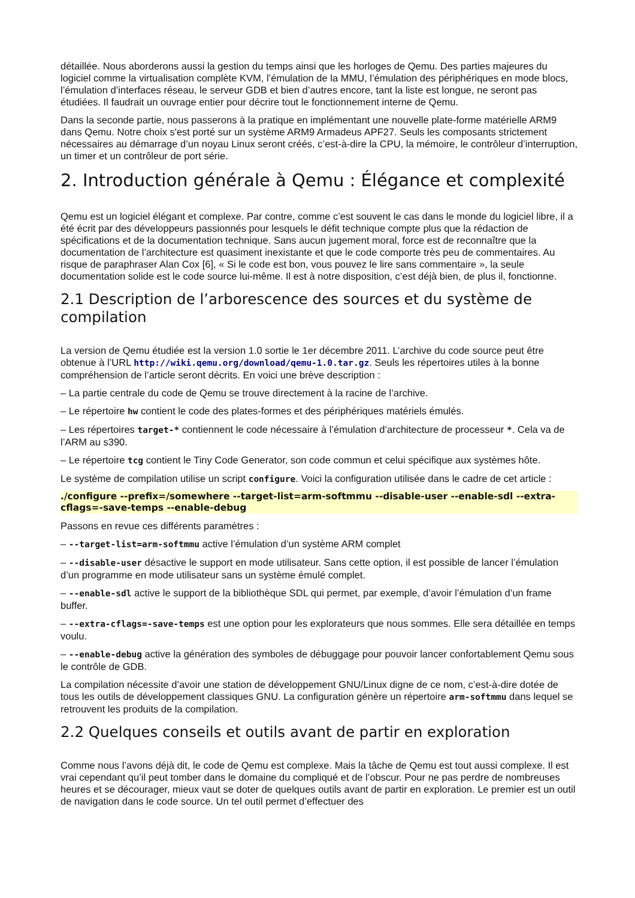détaillée. Nous aborderons aussi la gestion du temps ainsi que les horloges de Qemu. Des parties majeures du logiciel comme la virtualisation complète KVM, l’émulation de la MMU, l’émulation des périphériques en mode blocs, l’émulation d’interfaces réseau, le serveur GDB et bien d’autres encore, tant la liste est longue, ne seront pas étudiées. Il faudrait un ouvrage entier pour décrire tout le fonctionnement interne de Qemu.
Dans la seconde partie, nous passerons à la pratique en implémentant une nouvelle plate-forme matérielle ARM9 dans Qemu. Notre choix s'est porté sur un système ARM9 Armadeus APF27. Seuls les composants strictement nécessaires au démarrage d’un noyau Linux seront créés, c’est-à-dire la CPU, la mémoire, le contrôleur d’interruption, un timer et un contrôleur de port série.
2. Introduction générale à Qemu : Élégance et complexité
Qemu est un logiciel élégant et complexe. Par contre, comme c’est souvent le cas dans le monde du logiciel libre, il a été écrit par des développeurs passionnés pour lesquels le défit technique compte plus que la rédaction de spécifications et de la documentation technique. Sans aucun jugement moral, force est de reconnaître que la documentation de l’architecture est quasiment inexistante et que le code comporte très peu de commentaires. Au risque de paraphraser Alan Cox [6], « Si le code est bon, vous pouvez le lire sans commentaire », la seule documentation solide est le code source lui-même. Il est à notre disposition, c’est déjà bien, de plus il, fonctionne.
2.1 Description de l’arborescence des sources et du système de compilation
La version de Qemu étudiée est la version 1.0 sortie le 1er décembre 2011. L’archive du code source peut être obtenue à l’URL http://wiki.qemu.org/download/qemu-1.0.tar.gz. Seuls les répertoires utiles à la bonne compréhension de l’article seront décrits. En voici une brève description :
– La partie centrale du code de Qemu se trouve directement à la racine de l’archive.
– Le répertoire hw contient le code des plates-formes et des périphériques matériels émulés.
– Les répertoires target-* contiennent le code nécessaire à l’émulation d’architecture de processeur *. Cela va de l’ARM au s390.
– Le répertoire tcg contient le Tiny Code Generator, son code commun et celui spécifique aux systèmes hôte.
Le système de compilation utilise un script configure. Voici la configuration utilisée dans le cadre de cet article :
./configure --prefix=/somewhere --target-list=arm-softmmu --disable-user --enable-sdl --extra-cflags=-save-temps --enable-debug
Passons en revue ces différents paramètres :
– --target-list=arm-softmmu active l’émulation d’un système ARM complet
– --disable-user désactive le support en mode utilisateur. Sans cette option, il est possible de lancer l’émulation d’un programme en mode utilisateur sans un système émulé complet.
– --enable-sdl active le support de la bibliothèque SDL qui permet, par exemple, d’avoir l’émulation d’un frame buffer.
– --extra-cflags=-save-temps est une option pour les explorateurs que nous sommes. Elle sera détaillée en temps voulu.
– --enable-debug active la génération des symboles de débuggage pour pouvoir lancer confortablement Qemu sous le contrôle de GDB.
La compilation nécessite d’avoir une station de développement GNU/Linux digne de ce nom, c’est-à-dire dotée de tous les outils de développement classiques GNU. La configuration génère un répertoire arm-softmmu dans lequel se retrouvent les produits de la compilation.
2.2 Quelques conseils et outils avant de partir en exploration
Comme nous l’avons déjà dit, le code de Qemu est complexe. Mais la tâche de Qemu est tout aussi complexe. Il est vrai cependant qu’il peut tomber dans le domaine du compliqué et de l’obscur. Pour ne pas perdre de nombreuses heures et se décourager, mieux vaut se doter de quelques outils avant de partir en exploration. Le premier est un outil de navigation dans le code source. Un tel outil permet d’effectuer des